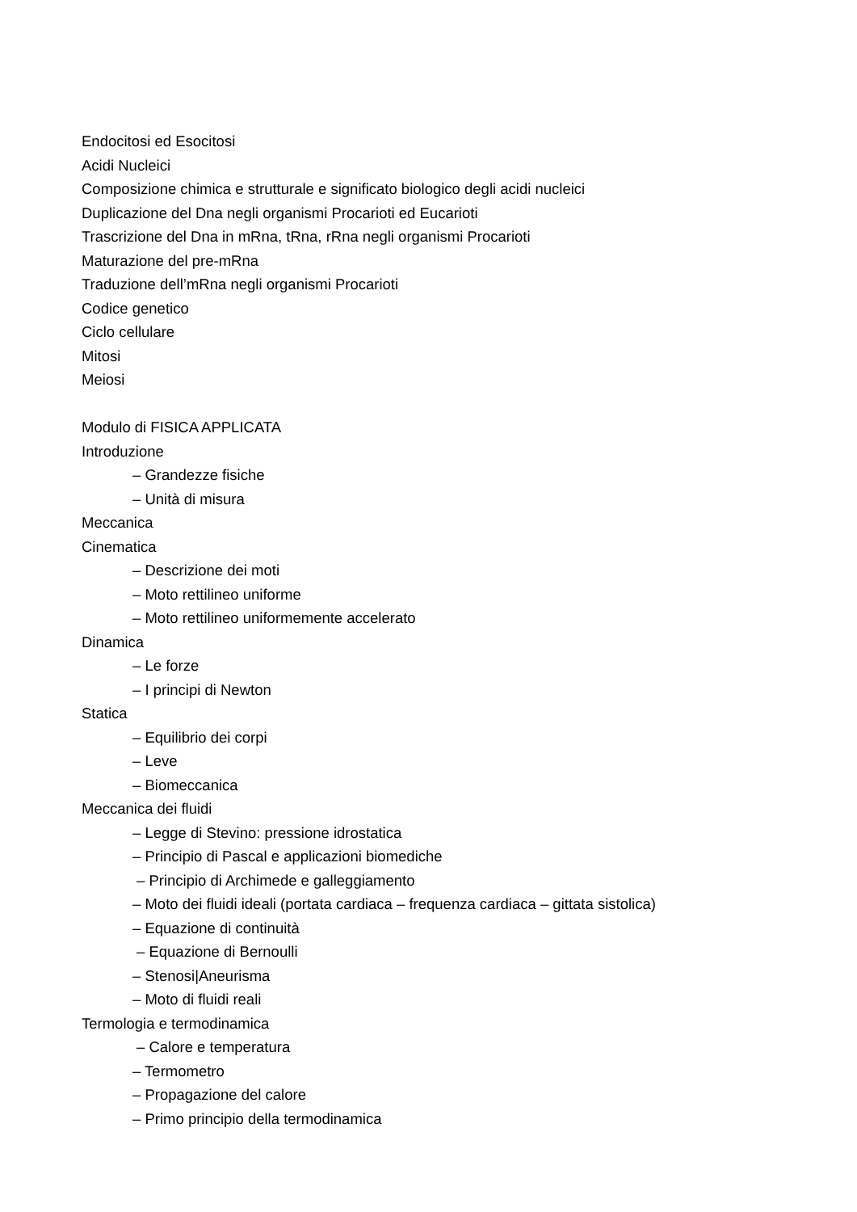Endocitosi ed Esocitosi
Acidi Nucleici
Composizione chimica e strutturale e significato biologico degli acidi nucleici
Duplicazione del Dna negli organismi Procarioti ed Eucarioti
Trascrizione del Dna in mRna, tRna, rRna negli organismi Procarioti
Maturazione del pre-mRna
Traduzione dell’mRna negli organismi Procarioti
Codice genetico
Ciclo cellulare
Mitosi
Meiosi
Modulo di FISICA APPLICATA
Introduzione
– Grandezze fisiche
– Unità di misura
Meccanica
Cinematica
– Descrizione dei moti
– Moto rettilineo uniforme
– Moto rettilineo uniformemente accelerato
Dinamica
– Le forze
– I principi di Newton
Statica
– Equilibrio dei corpi
– Leve
– Biomeccanica
Meccanica dei fluidi
– Legge di Stevino: pressione idrostatica
– Principio di Pascal e applicazioni biomediche
– Principio di Archimede e galleggiamento
– Moto dei fluidi ideali (portata cardiaca – frequenza cardiaca – gittata sistolica)
– Equazione di continuità
– Equazione di Bernoulli
– Stenosi|Aneurisma
– Moto di fluidi reali
Termologia e termodinamica
– Calore e temperatura
– Termometro
– Propagazione del calore
– Primo principio della termodinamica